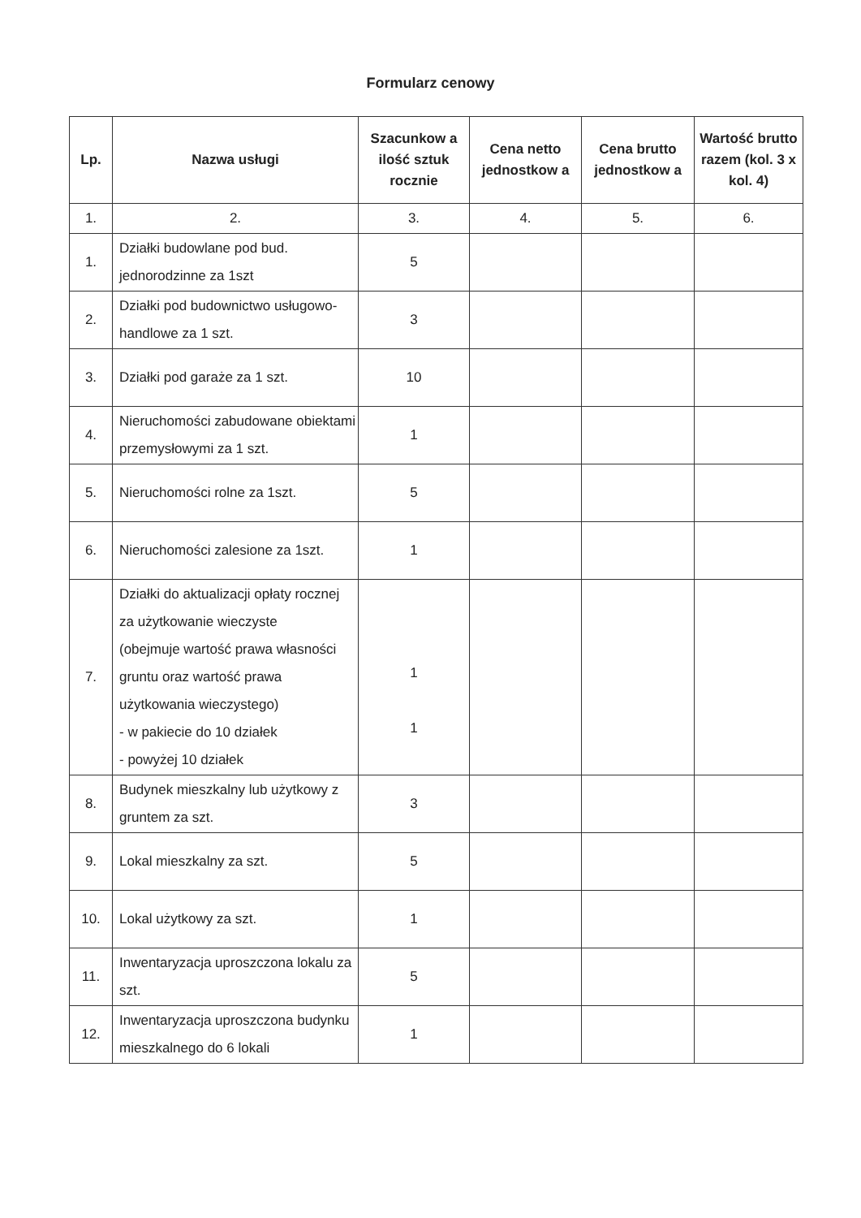Formularz cenowy
| Lp. | Nazwa usługi | Szacunkow a ilość sztuk rocznie | Cena netto jednostkow a | Cena brutto jednostkow a | Wartość brutto razem (kol. 3 x kol. 4) |
| --- | --- | --- | --- | --- | --- |
| 1. | 2. | 3. | 4. | 5. | 6. |
| 1. | Działki budowlane pod bud. jednorodzinne za 1szt | 5 | | | |
| 2. | Działki pod budownictwo usługowo-handlowe za 1 szt. | 3 | | | |
| 3. | Działki pod garaże za 1 szt. | 10 | | | |
| 4. | Nieruchomości zabudowane obiektami przemysłowymi za 1 szt. | 1 | | | |
| 5. | Nieruchomości rolne za 1szt. | 5 | | | |
| 6. | Nieruchomości zalesione za 1szt. | 1 | | | |
| 7. | Działki do aktualizacji opłaty rocznej za użytkowanie wieczyste (obejmuje wartość prawa własności gruntu oraz wartość prawa użytkowania wieczystego) - w pakiecie do 10 działek - powyżej 10 działek | 1 1 | | | |
| 8. | Budynek mieszkalny lub użytkowy z gruntem za szt. | 3 | | | |
| 9. | Lokal mieszkalny za szt. | 5 | | | |
| 10. | Lokal użytkowy za szt. | 1 | | | |
| 11. | Inwentaryzacja uproszczona lokalu za szt. | 5 | | | |
| 12. | Inwentaryzacja uproszczona budynku mieszkalnego do 6 lokali | 1 | | | |